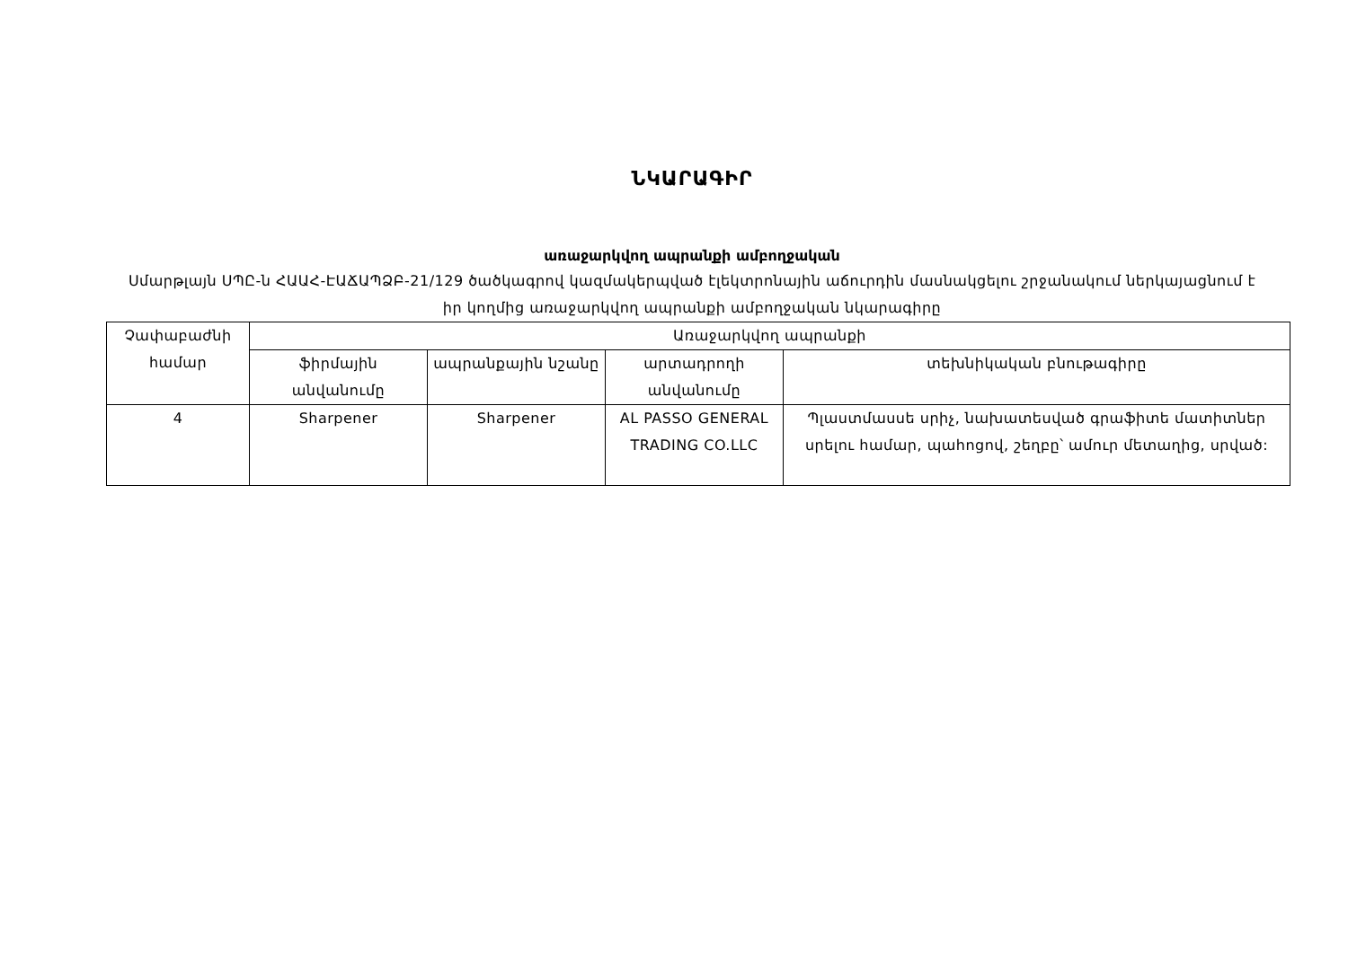ՆԿԱՐԱԳԻՐ
առաջարկվող ապրանքի ամբողջական
Սմարթլայն ՍՊԸ-ն ՀԱԱՀ-ԷԱՃԱՊՁԲ-21/129 ծածկագրով կազմակերպված էլեկտրոնային աճուրդին մասնակցելու շրջանակում ներկայացնում է իր կողմից առաջարկվող ապրանքի ամբողջական նկարագիրը
| Չափաբաժնի համար | Առաջարկվող ապրանքի | | | |
| --- | --- | --- | --- | --- |
| | ֆիրմային անվանումը | ապրանքային նշանը | արտադրողի անվանումը | տեխնիկական բնութագիրը |
| 4 | Sharpener | Sharpener | AL PASSO GENERAL TRADING CO.LLC | Պլաստմասսե սրիչ, նախատեսված գրաֆիտե մատիտներ սրելու համար, պահոցով, շեղբը՝ ամուր մետաղից, սրված: |